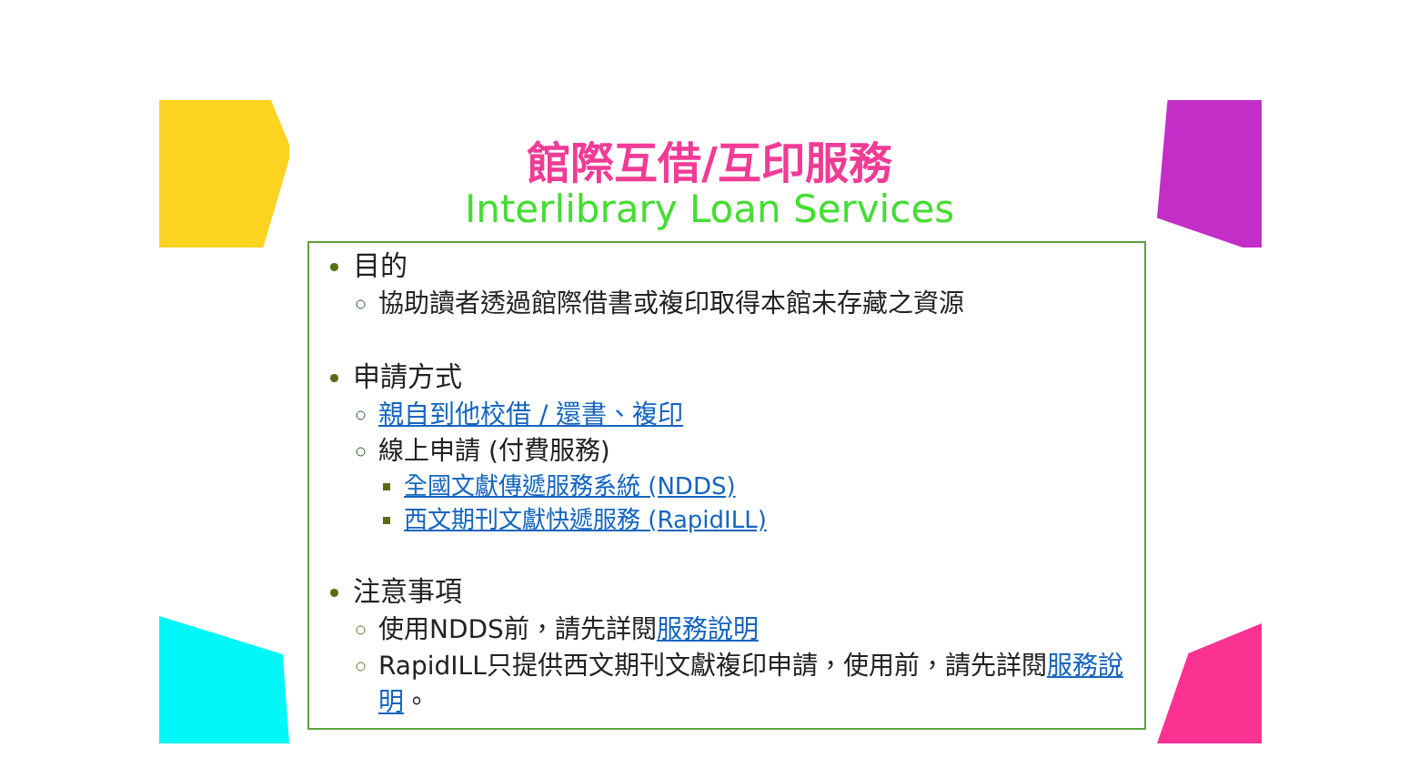館際互借/互印服務
Interlibrary Loan Services
目的
協助讀者透過館際借書或複印取得本館未存藏之資源
申請方式
親自到他校借 / 還書、複印
線上申請 (付費服務)
全國文獻傳遞服務系統 (NDDS)
西文期刊文獻快遞服務 (RapidILL)
注意事項
使用NDDS前，請先詳閱 服務說明
RapidILL只提供西文期刊文獻複印申請，使用前，請先詳閱 服務說明。